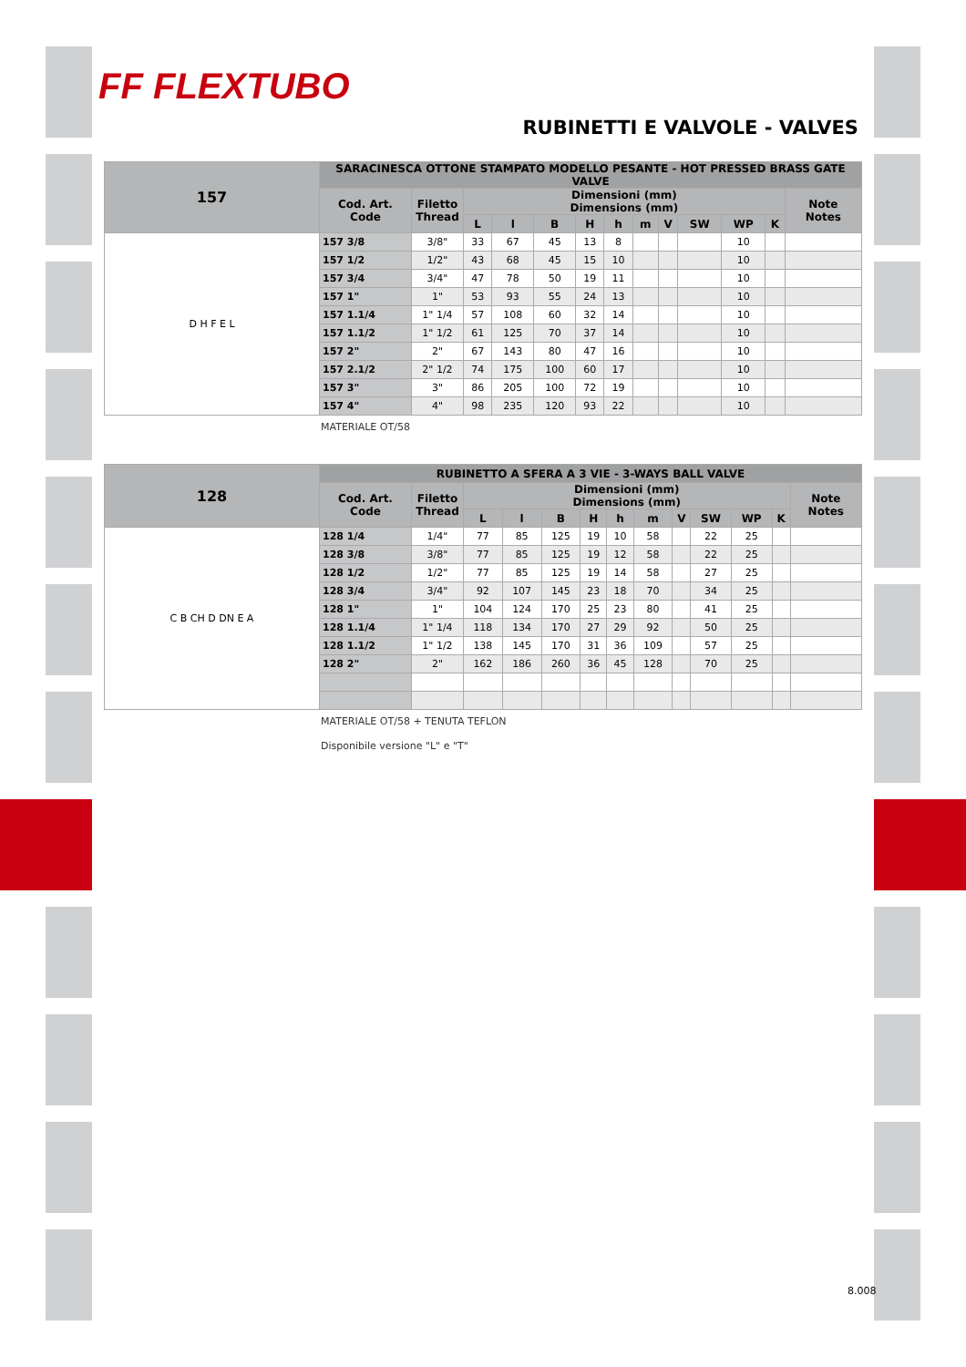FF FLEXTUBO
RUBINETTI E VALVOLE - VALVES
| 157 | SARACINESCA OTTONE STAMPATO MODELLO PESANTE - HOT PRESSED BRASS GATE VALVE | | | | | | | | | | | | |
| --- | --- | --- | --- | --- | --- | --- | --- | --- | --- | --- | --- | --- | --- |
| | Cod. Art. Code | Filetto Thread | Dimensioni (mm) Dimensions (mm) | | | | | | | | | | Note Notes |
| | | | L | l | B | H | h | m | V | SW | WP | K | |
| D H F E L | 157 3/8 | 3/8" | 33 | 67 | 45 | 13 | 8 | | | | 10 | | |
| | 157 1/2 | 1/2" | 43 | 68 | 45 | 15 | 10 | | | | 10 | | |
| | 157 3/4 | 3/4" | 47 | 78 | 50 | 19 | 11 | | | | 10 | | |
| | 157 1" | 1" | 53 | 93 | 55 | 24 | 13 | | | | 10 | | |
| | 157 1.1/4 | 1" 1/4 | 57 | 108 | 60 | 32 | 14 | | | | 10 | | |
| | 157 1.1/2 | 1" 1/2 | 61 | 125 | 70 | 37 | 14 | | | | 10 | | |
| | 157 2" | 2" | 67 | 143 | 80 | 47 | 16 | | | | 10 | | |
| | 157 2.1/2 | 2" 1/2 | 74 | 175 | 100 | 60 | 17 | | | | 10 | | |
| | 157 3" | 3" | 86 | 205 | 100 | 72 | 19 | | | | 10 | | |
| | 157 4" | 4" | 98 | 235 | 120 | 93 | 22 | | | | 10 | | |
MATERIALE OT/58
| 128 | RUBINETTO A SFERA A 3 VIE - 3-WAYS BALL VALVE | | | | | | | | | | | | |
| --- | --- | --- | --- | --- | --- | --- | --- | --- | --- | --- | --- | --- | --- |
| | Cod. Art. Code | Filetto Thread | Dimensioni (mm) Dimensions (mm) | | | | | | | | | | Note Notes |
| | | | L | l | B | H | h | m | V | SW | WP | K | |
| C B CH D DN E A | 128 1/4 | 1/4" | 77 | 85 | 125 | 19 | 10 | 58 | | 22 | 25 | | |
| | 128 3/8 | 3/8" | 77 | 85 | 125 | 19 | 12 | 58 | | 22 | 25 | | |
| | 128 1/2 | 1/2" | 77 | 85 | 125 | 19 | 14 | 58 | | 27 | 25 | | |
| | 128 3/4 | 3/4" | 92 | 107 | 145 | 23 | 18 | 70 | | 34 | 25 | | |
| | 128 1" | 1" | 104 | 124 | 170 | 25 | 23 | 80 | | 41 | 25 | | |
| | 128 1.1/4 | 1" 1/4 | 118 | 134 | 170 | 27 | 29 | 92 | | 50 | 25 | | |
| | 128 1.1/2 | 1" 1/2 | 138 | 145 | 170 | 31 | 36 | 109 | | 57 | 25 | | |
| | 128 2" | 2" | 162 | 186 | 260 | 36 | 45 | 128 | | 70 | 25 | | |
MATERIALE OT/58 + TENUTA TEFLON
Disponibile versione "L" e "T"
8.008